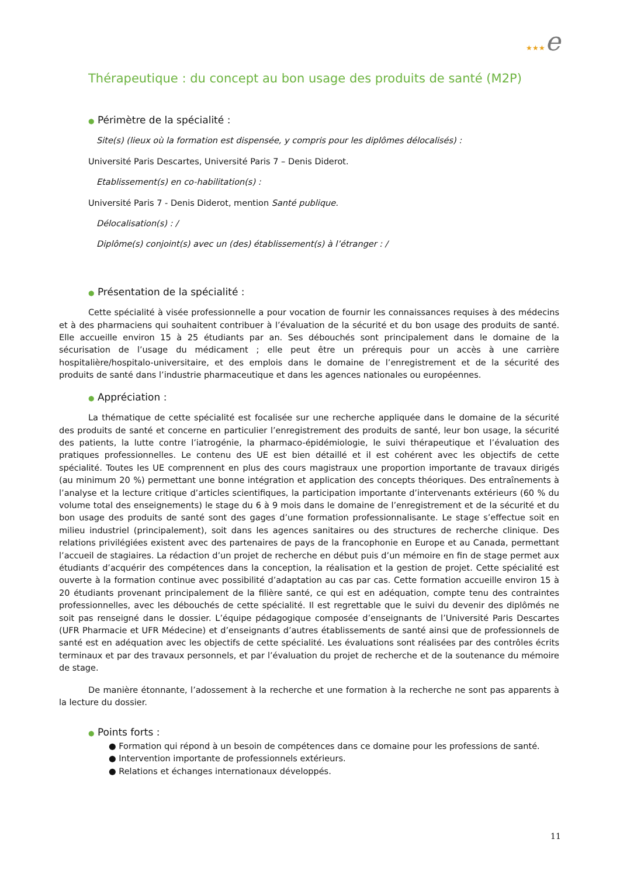★★★e
Thérapeutique : du concept au bon usage des produits de santé (M2P)
● Périmètre de la spécialité :
Site(s) (lieux où la formation est dispensée, y compris pour les diplômes délocalisés) :
Université Paris Descartes, Université Paris 7 – Denis Diderot.
Etablissement(s) en co-habilitation(s) :
Université Paris 7 - Denis Diderot, mention Santé publique.
Délocalisation(s) : /
Diplôme(s) conjoint(s) avec un (des) établissement(s) à l’étranger : /
● Présentation de la spécialité :
Cette spécialité à visée professionnelle a pour vocation de fournir les connaissances requises à des médecins et à des pharmaciens qui souhaitent contribuer à l’évaluation de la sécurité et du bon usage des produits de santé. Elle accueille environ 15 à 25 étudiants par an. Ses débouchés sont principalement dans le domaine de la sécurisation de l’usage du médicament ; elle peut être un prérequis pour un accès à une carrière hospitalière/hospitalo-universitaire, et des emplois dans le domaine de l’enregistrement et de la sécurité des produits de santé dans l’industrie pharmaceutique et dans les agences nationales ou européennes.
● Appréciation :
La thématique de cette spécialité est focalisée sur une recherche appliquée dans le domaine de la sécurité des produits de santé et concerne en particulier l’enregistrement des produits de santé, leur bon usage, la sécurité des patients, la lutte contre l’iatrogénie, la pharmaco-épidémiologie, le suivi thérapeutique et l’évaluation des pratiques professionnelles. Le contenu des UE est bien détaillé et il est cohérent avec les objectifs de cette spécialité. Toutes les UE comprennent en plus des cours magistraux une proportion importante de travaux dirigés (au minimum 20 %) permettant une bonne intégration et application des concepts théoriques. Des entraînements à l’analyse et la lecture critique d’articles scientifiques, la participation importante d’intervenants extérieurs (60 % du volume total des enseignements) le stage du 6 à 9 mois dans le domaine de l’enregistrement et de la sécurité et du bon usage des produits de santé sont des gages d’une formation professionnalisante. Le stage s’effectue soit en milieu industriel (principalement), soit dans les agences sanitaires ou des structures de recherche clinique. Des relations privilégiées existent avec des partenaires de pays de la francophonie en Europe et au Canada, permettant l’accueil de stagiaires. La rédaction d’un projet de recherche en début puis d’un mémoire en fin de stage permet aux étudiants d’acquérir des compétences dans la conception, la réalisation et la gestion de projet. Cette spécialité est ouverte à la formation continue avec possibilité d’adaptation au cas par cas. Cette formation accueille environ 15 à 20 étudiants provenant principalement de la filière santé, ce qui est en adéquation, compte tenu des contraintes professionnelles, avec les débouchés de cette spécialité. Il est regrettable que le suivi du devenir des diplômés ne soit pas renseigné dans le dossier. L’équipe pédagogique composée d’enseignants de l’Université Paris Descartes (UFR Pharmacie et UFR Médecine) et d’enseignants d’autres établissements de santé ainsi que de professionnels de santé est en adéquation avec les objectifs de cette spécialité. Les évaluations sont réalisées par des contrôles écrits terminaux et par des travaux personnels, et par l’évaluation du projet de recherche et de la soutenance du mémoire de stage.
De manière étonnante, l’adossement à la recherche et une formation à la recherche ne sont pas apparents à la lecture du dossier.
● Points forts :
● Formation qui répond à un besoin de compétences dans ce domaine pour les professions de santé.
● Intervention importante de professionnels extérieurs.
● Relations et échanges internationaux développés.
11